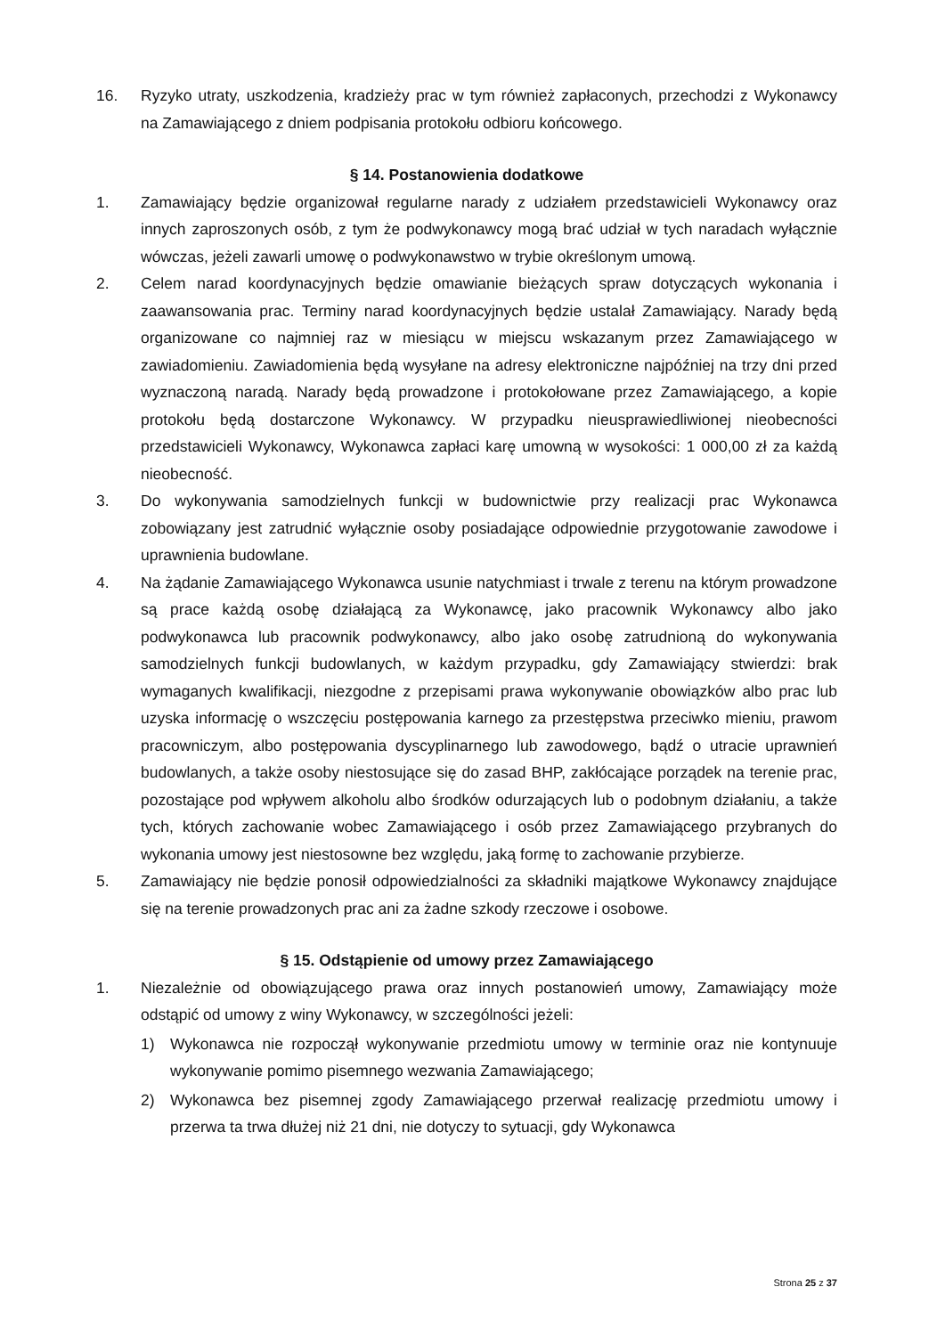16. Ryzyko utraty, uszkodzenia, kradzieży prac w tym również zapłaconych, przechodzi z Wykonawcy na Zamawiającego z dniem podpisania protokołu odbioru końcowego.
§ 14. Postanowienia dodatkowe
1. Zamawiający będzie organizował regularne narady z udziałem przedstawicieli Wykonawcy oraz innych zaproszonych osób, z tym że podwykonawcy mogą brać udział w tych naradach wyłącznie wówczas, jeżeli zawarli umowę o podwykonawstwo w trybie określonym umową.
2. Celem narad koordynacyjnych będzie omawianie bieżących spraw dotyczących wykonania i zaawansowania prac. Terminy narad koordynacyjnych będzie ustalał Zamawiający. Narady będą organizowane co najmniej raz w miesiącu w miejscu wskazanym przez Zamawiającego w zawiadomieniu. Zawiadomienia będą wysyłane na adresy elektroniczne najpóźniej na trzy dni przed wyznaczoną naradą. Narady będą prowadzone i protokołowane przez Zamawiającego, a kopie protokołu będą dostarczone Wykonawcy. W przypadku nieusprawiedliwionej nieobecności przedstawicieli Wykonawcy, Wykonawca zapłaci karę umowną w wysokości: 1 000,00 zł za każdą nieobecność.
3. Do wykonywania samodzielnych funkcji w budownictwie przy realizacji prac Wykonawca zobowiązany jest zatrudnić wyłącznie osoby posiadające odpowiednie przygotowanie zawodowe i uprawnienia budowlane.
4. Na żądanie Zamawiającego Wykonawca usunie natychmiast i trwale z terenu na którym prowadzone są prace każdą osobę działającą za Wykonawcę, jako pracownik Wykonawcy albo jako podwykonawca lub pracownik podwykonawcy, albo jako osobę zatrudnioną do wykonywania samodzielnych funkcji budowlanych, w każdym przypadku, gdy Zamawiający stwierdzi: brak wymaganych kwalifikacji, niezgodne z przepisami prawa wykonywanie obowiązków albo prac lub uzyska informację o wszczęciu postępowania karnego za przestępstwa przeciwko mieniu, prawom pracowniczym, albo postępowania dyscyplinarnego lub zawodowego, bądź o utracie uprawnień budowlanych, a także osoby niestosujące się do zasad BHP, zakłócające porządek na terenie prac, pozostające pod wpływem alkoholu albo środków odurzających lub o podobnym działaniu, a także tych, których zachowanie wobec Zamawiającego i osób przez Zamawiającego przybranych do wykonania umowy jest niestosowne bez względu, jaką formę to zachowanie przybierze.
5. Zamawiający nie będzie ponosił odpowiedzialności za składniki majątkowe Wykonawcy znajdujące się na terenie prowadzonych prac ani za żadne szkody rzeczowe i osobowe.
§ 15. Odstąpienie od umowy przez Zamawiającego
1. Niezależnie od obowiązującego prawa oraz innych postanowień umowy, Zamawiający może odstąpić od umowy z winy Wykonawcy, w szczególności jeżeli:
1) Wykonawca nie rozpoczął wykonywanie przedmiotu umowy w terminie oraz nie kontynuuje wykonywanie pomimo pisemnego wezwania Zamawiającego;
2) Wykonawca bez pisemnej zgody Zamawiającego przerwał realizację przedmiotu umowy i przerwa ta trwa dłużej niż 21 dni, nie dotyczy to sytuacji, gdy Wykonawca
Strona 25 z 37